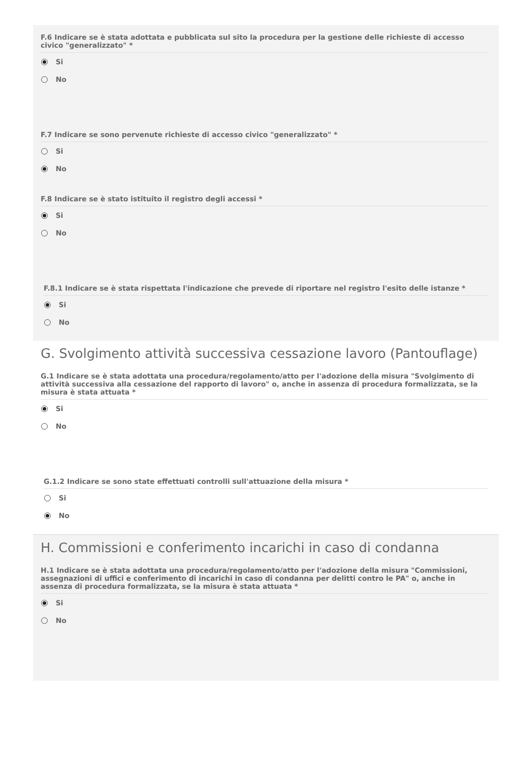F.6 Indicare se è stata adottata e pubblicata sul sito la procedura per la gestione delle richieste di accesso civico "generalizzato" *
Si
No
F.7 Indicare se sono pervenute richieste di accesso civico "generalizzato" *
Si
No
F.8 Indicare se è stato istituito il registro degli accessi *
Si
No
F.8.1 Indicare se è stata rispettata l'indicazione che prevede di riportare nel registro l'esito delle istanze *
Si
No
G. Svolgimento attività successiva cessazione lavoro (Pantouflage)
G.1 Indicare se è stata adottata una procedura/regolamento/atto per l'adozione della misura "Svolgimento di attività successiva alla cessazione del rapporto di lavoro" o, anche in assenza di procedura formalizzata, se la misura è stata attuata *
Si
No
G.1.2 Indicare se sono state effettuati controlli sull'attuazione della misura *
Si
No
H. Commissioni e conferimento incarichi in caso di condanna
H.1 Indicare se è stata adottata una procedura/regolamento/atto per l'adozione della misura "Commissioni, assegnazioni di uffici e conferimento di incarichi in caso di condanna per delitti contro le PA" o, anche in assenza di procedura formalizzata, se la misura è stata attuata *
Si
No